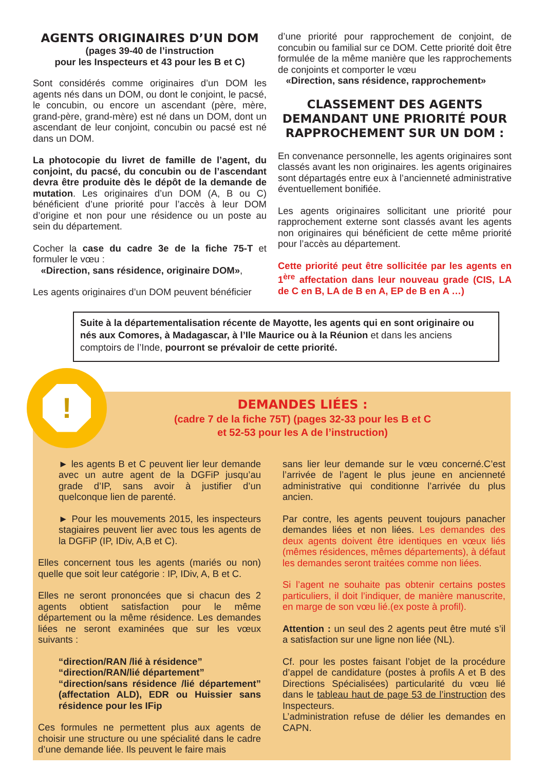AGENTS ORIGINAIRES D’UN DOM
(pages 39-40 de l’instruction
pour les Inspecteurs et 43 pour les B et C)
Sont considérés comme originaires d’un DOM les agents nés dans un DOM, ou dont le conjoint, le pacsé, le concubin, ou encore un ascendant (père, mère, grand-père, grand-mère) est né dans un DOM, dont un ascendant de leur conjoint, concubin ou pacsé est né dans un DOM.
La photocopie du livret de famille de l’agent, du conjoint, du pacsé, du concubin ou de l’ascendant devra être produite dès le dépôt de la demande de mutation. Les originaires d’un DOM (A, B ou C) bénéficient d’une priorité pour l’accès à leur DOM d’origine et non pour une résidence ou un poste au sein du département.
Cocher la case du cadre 3e de la fiche 75-T et formuler le vœu :
«Direction, sans résidence, originaire DOM»,
Les agents originaires d’un DOM peuvent bénéficier
d’une priorité pour rapprochement de conjoint, de concubin ou familial sur ce DOM. Cette priorité doit être formulée de la même manière que les rapprochements de conjoints et comporter le vœu
«Direction, sans résidence, rapprochement»
CLASSEMENT DES AGENTS DEMANDANT UNE PRIORITÉ POUR RAPPROCHEMENT SUR UN DOM :
En convenance personnelle, les agents originaires sont classés avant les non originaires. les agents originaires sont départagés entre eux à l’ancienneté administrative éventuellement bonifiée.
Les agents originaires sollicitant une priorité pour rapprochement externe sont classés avant les agents non originaires qui bénéficient de cette même priorité pour l’accès au département.
Cette priorité peut être sollicitée par les agents en 1<sup>ère</sup> affectation dans leur nouveau grade (CIS, LA de C en B, LA de B en A, EP de B en A …)
Suite à la départementalisation récente de Mayotte, les agents qui en sont originaire ou nés aux Comores, à Madagascar, à l’Ile Maurice ou à la Réunion et dans les anciens comptoirs de l’Inde, pourront se prévaloir de cette priorité.
!
DEMANDES LIÉES :
(cadre 7 de la fiche 75T) (pages 32-33 pour les B et C
et 52-53 pour les A de l’instruction)
► les agents B et C peuvent lier leur demande avec un autre agent de la DGFiP jusqu’au grade d’IP, sans avoir à justifier d’un quelconque lien de parenté.
► Pour les mouvements 2015, les inspecteurs stagiaires peuvent lier avec tous les agents de la DGFiP (IP, IDiv, A,B et C).
Elles concernent tous les agents (mariés ou non) quelle que soit leur catégorie : IP, IDiv, A, B et C.
Elles ne seront prononcées que si chacun des 2 agents obtient satisfaction pour le même département ou la même résidence. Les demandes liées ne seront examinées que sur les vœux suivants :
“direction/RAN /lié à résidence”
“direction/RAN/lié département”
“direction/sans résidence /lié département” (affectation ALD), EDR ou Huissier sans résidence pour les IFip
Ces formules ne permettent plus aux agents de choisir une structure ou une spécialité dans le cadre d’une demande liée. Ils peuvent le faire mais
sans lier leur demande sur le vœu concerné.C’est l’arrivée de l’agent le plus jeune en ancienneté administrative qui conditionne l’arrivée du plus ancien.
Par contre, les agents peuvent toujours panacher demandes liées et non liées. Les demandes des deux agents doivent être identiques en vœux liés (mêmes résidences, mêmes départements), à défaut les demandes seront traitées comme non liées.
Si l’agent ne souhaite pas obtenir certains postes particuliers, il doit l’indiquer, de manière manuscrite, en marge de son vœu lié.(ex poste à profil).
Attention : un seul des 2 agents peut être muté s’il a satisfaction sur une ligne non liée (NL).
Cf. pour les postes faisant l’objet de la procédure d’appel de candidature (postes à profils A et B des Directions Spécialisées) particularité du vœu lié dans le tableau haut de page 53 de l’instruction des Inspecteurs.
L’administration refuse de délier les demandes en CAPN.